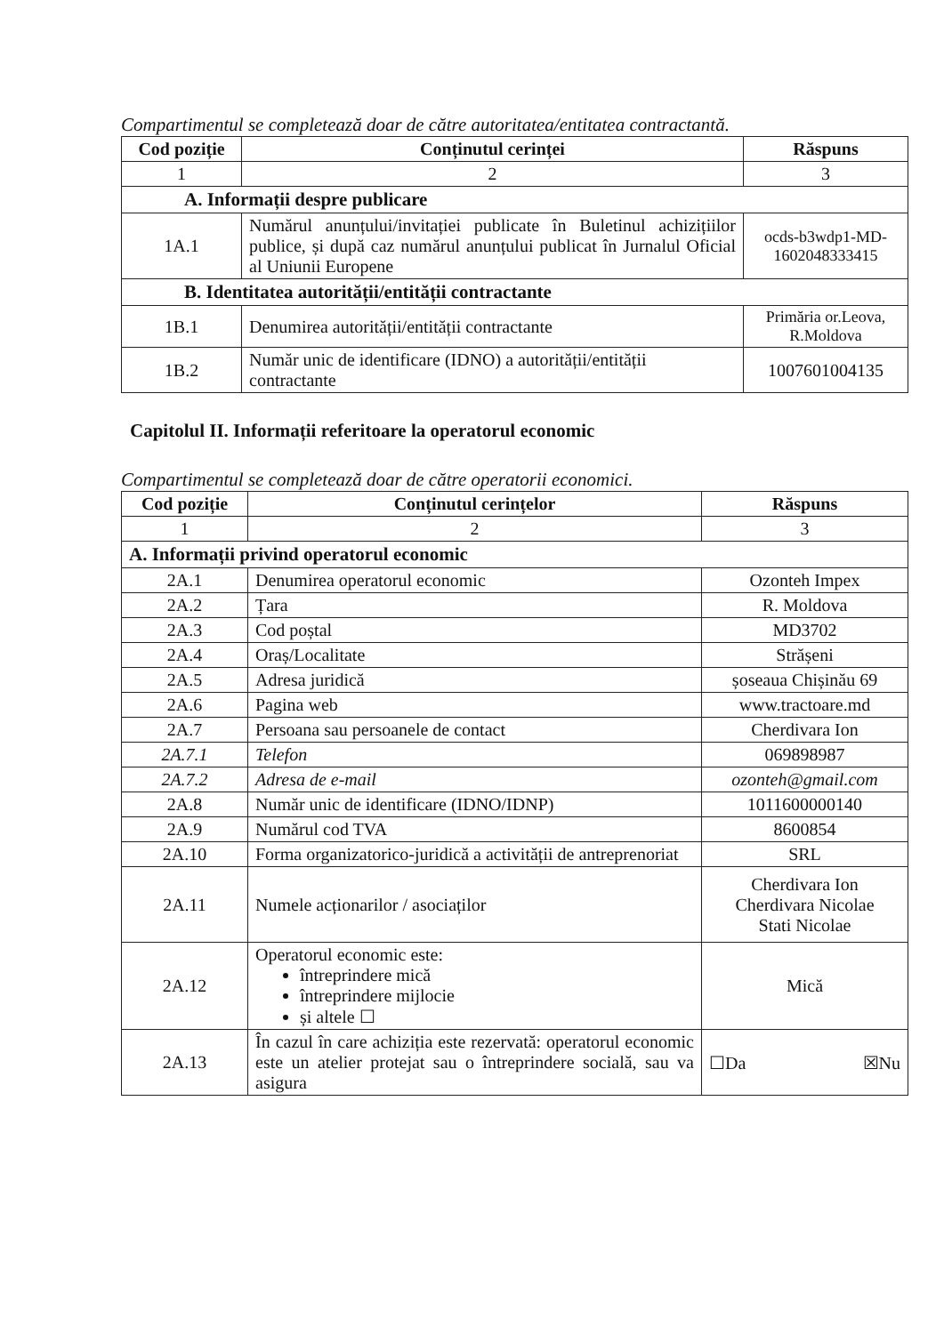Compartimentul se completează doar de către autoritatea/entitatea contractantă.
| Cod poziție | Conținutul cerinței | Răspuns |
| --- | --- | --- |
| 1 | 2 | 3 |
| A. Informații despre publicare | | |
| 1A.1 | Numărul anunțului/invitației publicate în Buletinul achizițiilor publice, și după caz numărul anunțului publicat în Jurnalul Oficial al Uniunii Europene | ocds-b3wdp1-MD- 1602048333415 |
| B. Identitatea autorității/entității contractante | | |
| 1B.1 | Denumirea autorității/entității contractante | Primăria or.Leova, R.Moldova |
| 1B.2 | Număr unic de identificare (IDNO) a autorității/entității contractante | 1007601004135 |
Capitolul II. Informații referitoare la operatorul economic
Compartimentul se completează doar de către operatorii economici.
| Cod poziție | Conținutul cerințelor | Răspuns |
| --- | --- | --- |
| 1 | 2 | 3 |
| A. Informații privind operatorul economic | | |
| 2A.1 | Denumirea operatorul economic | Ozonteh Impex |
| 2A.2 | Țara | R. Moldova |
| 2A.3 | Cod poștal | MD3702 |
| 2A.4 | Oraș/Localitate | Strășeni |
| 2A.5 | Adresa juridică | șoseaua Chișinău 69 |
| 2A.6 | Pagina web | www.tractoare.md |
| 2A.7 | Persoana sau persoanele de contact | Cherdivara Ion |
| 2A.7.1 | Telefon | 069898987 |
| 2A.7.2 | Adresa de e-mail | ozonteh@gmail.com |
| 2A.8 | Număr unic de identificare (IDNO/IDNP) | 1011600000140 |
| 2A.9 | Numărul cod TVA | 8600854 |
| 2A.10 | Forma organizatorico-juridică a activității de antreprenoriat | SRL |
| 2A.11 | Numele acționarilor / asociaților | Cherdivara Ion Cherdivara Nicolae Stati Nicolae |
| 2A.12 | Operatorul economic este: întreprindere mică întreprindere mijlocie și altele ☐ | Mică |
| 2A.13 | În cazul în care achiziția este rezervată: operatorul economic este un atelier protejat sau o întreprindere socială, sau va asigura | ☐Da ☒Nu |